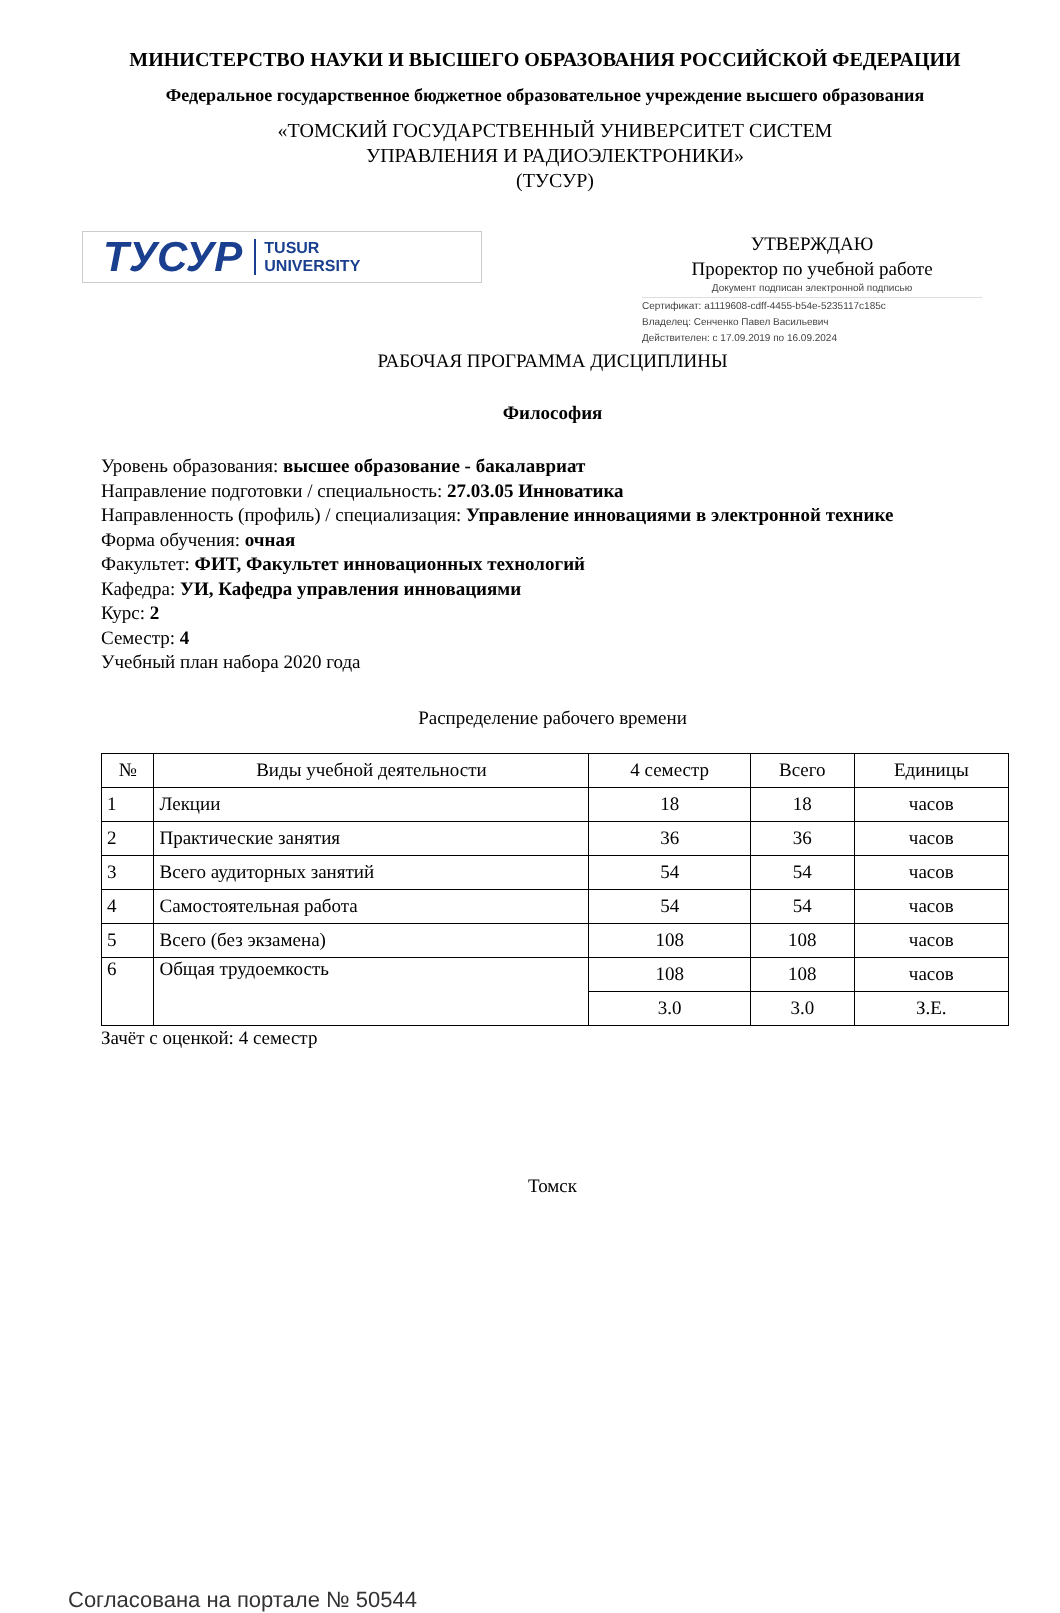МИНИСТЕРСТВО НАУКИ И ВЫСШЕГО ОБРАЗОВАНИЯ РОССИЙСКОЙ ФЕДЕРАЦИИ
Федеральное государственное бюджетное образовательное учреждение высшего образования
«ТОМСКИЙ ГОСУДАРСТВЕННЫЙ УНИВЕРСИТЕТ СИСТЕМ
УПРАВЛЕНИЯ И РАДИОЭЛЕКТРОНИКИ»
(ТУСУР)
ТУСУР TUSUR
UNIVERSITY
УТВЕРЖДАЮ
Проректор по учебной работе
Документ подписан электронной подписью
Сертификат: a1119608-cdff-4455-b54e-5235117c185c
Владелец: Сенченко Павел Васильевич
Действителен: с 17.09.2019 по 16.09.2024
РАБОЧАЯ ПРОГРАММА ДИСЦИПЛИНЫ
Философия
Уровень образования: высшее образование - бакалавриат
Направление подготовки / специальность: 27.03.05 Инноватика
Направленность (профиль) / специализация: Управление инновациями в электронной технике
Форма обучения: очная
Факультет: ФИТ, Факультет инновационных технологий
Кафедра: УИ, Кафедра управления инновациями
Курс: 2
Семестр: 4
Учебный план набора 2020 года
Распределение рабочего времени
| № | Виды учебной деятельности | 4 семестр | Всего | Единицы |
| --- | --- | --- | --- | --- |
| 1 | Лекции | 18 | 18 | часов |
| 2 | Практические занятия | 36 | 36 | часов |
| 3 | Всего аудиторных занятий | 54 | 54 | часов |
| 4 | Самостоятельная работа | 54 | 54 | часов |
| 5 | Всего (без экзамена) | 108 | 108 | часов |
| 6 | Общая трудоемкость | 108 | 108 | часов |
| | | 3.0 | 3.0 | З.Е. |
Зачёт с оценкой: 4 семестр
Томск
Согласована на портале № 50544